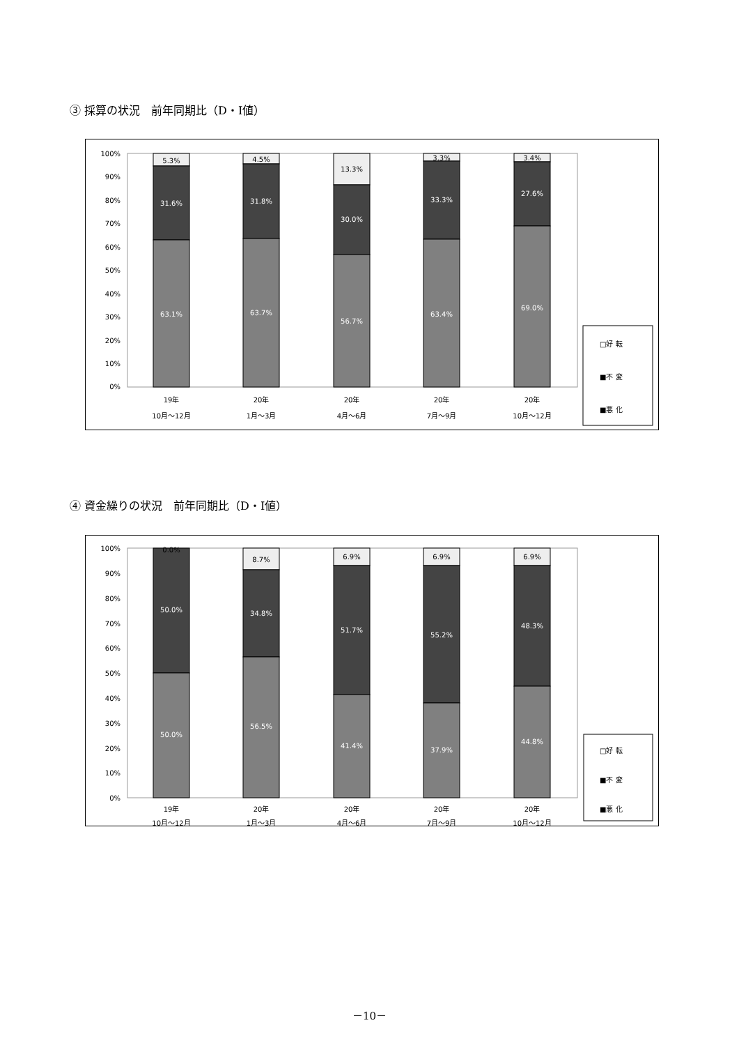③ 採算の状況　前年同期比（D・I値）
100%
90%
80%
70%
60%
50%
40%
30%
20%
10%
0%
5.3%
31.6%
63.1%
4.5%
31.8%
63.7%
13.3%
30.0%
56.7%
3.3%
33.3%
63.4%
3.4%
27.6%
69.0%
19年
10月～12月
20年
1月～3月
20年
4月～6月
20年
7月～9月
20年
10月～12月
□好 転
■不 変
■悪 化
④ 資金繰りの状況　前年同期比（D・I値）
100%
90%
80%
70%
60%
50%
40%
30%
20%
10%
0%
0.0%
50.0%
50.0%
8.7%
34.8%
56.5%
6.9%
51.7%
41.4%
6.9%
55.2%
37.9%
6.9%
48.3%
44.8%
19年
10月～12月
20年
1月～3月
20年
4月～6月
20年
7月～9月
20年
10月～12月
□好 転
■不 変
■悪 化
－10－